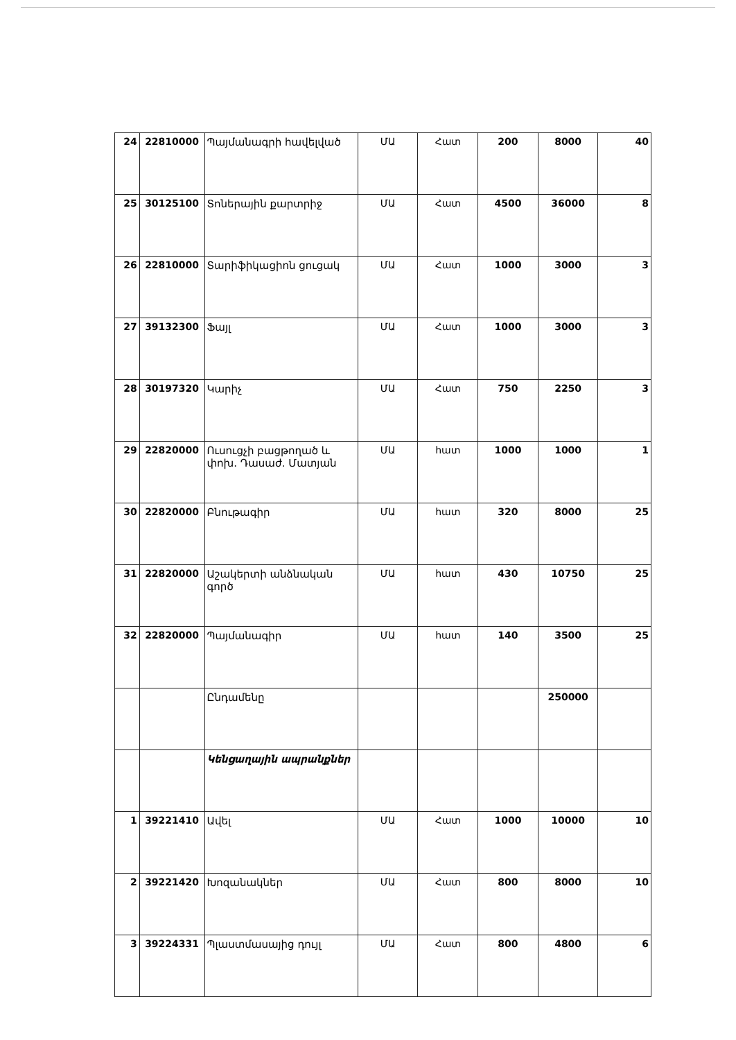| 24 | 22810000 | Պայմանագրի հավելված | ՄԱ | Հատ | 200 | 8000 | 40 |
| 25 | 30125100 | Տոներային քարտրիջ | ՄԱ | Հատ | 4500 | 36000 | 8 |
| 26 | 22810000 | Տարիֆիկացիոն ցուցակ | ՄԱ | Հատ | 1000 | 3000 | 3 |
| 27 | 39132300 | Ֆայլ | ՄԱ | Հատ | 1000 | 3000 | 3 |
| 28 | 30197320 | Կարիչ | ՄԱ | Հատ | 750 | 2250 | 3 |
| 29 | 22820000 | Ուսուցչի բացթողած և փոխ. Դասաժ. Մատյան | ՄԱ | հատ | 1000 | 1000 | 1 |
| 30 | 22820000 | Բնութագիր | ՄԱ | հատ | 320 | 8000 | 25 |
| 31 | 22820000 | Աշակերտի անձնական գործ | ՄԱ | հատ | 430 | 10750 | 25 |
| 32 | 22820000 | Պայմանագիր | ՄԱ | հատ | 140 | 3500 | 25 |
| | | Ընդամենը | | | | 250000 | |
| | | Կենցաղային ապրանքներ | | | | | |
| 1 | 39221410 | Ավել | ՄԱ | Հատ | 1000 | 10000 | 10 |
| 2 | 39221420 | Խոզանակներ | ՄԱ | Հատ | 800 | 8000 | 10 |
| 3 | 39224331 | Պլաստմասայից դույլ | ՄԱ | Հատ | 800 | 4800 | 6 |